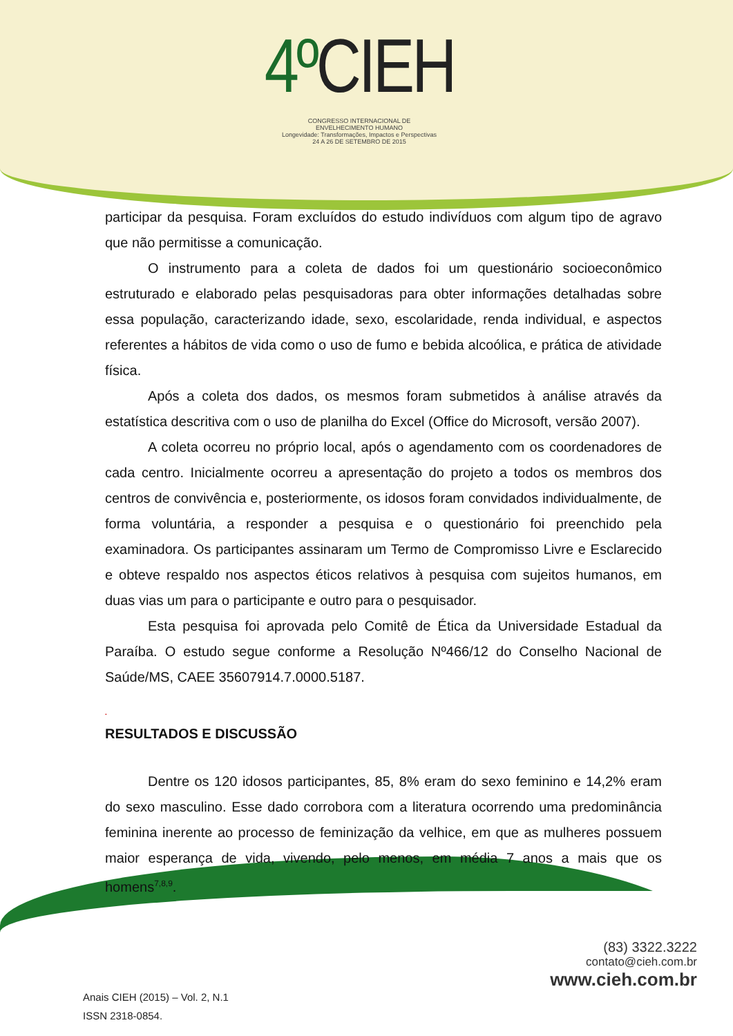4º CIEH
CONGRESSO INTERNACIONAL DE
ENVELHECIMENTO HUMANO
Longevidade: Transformações, Impactos e Perspectivas
24 A 26 DE SETEMBRO DE 2015
participar da pesquisa. Foram excluídos do estudo indivíduos com algum tipo de agravo que não permitisse a comunicação.
O instrumento para a coleta de dados foi um questionário socioeconômico estruturado e elaborado pelas pesquisadoras para obter informações detalhadas sobre essa população, caracterizando idade, sexo, escolaridade, renda individual, e aspectos referentes a hábitos de vida como o uso de fumo e bebida alcoólica, e prática de atividade física.
Após a coleta dos dados, os mesmos foram submetidos à análise através da estatística descritiva com o uso de planilha do Excel (Office do Microsoft, versão 2007).
A coleta ocorreu no próprio local, após o agendamento com os coordenadores de cada centro. Inicialmente ocorreu a apresentação do projeto a todos os membros dos centros de convivência e, posteriormente, os idosos foram convidados individualmente, de forma voluntária, a responder a pesquisa e o questionário foi preenchido pela examinadora. Os participantes assinaram um Termo de Compromisso Livre e Esclarecido e obteve respaldo nos aspectos éticos relativos à pesquisa com sujeitos humanos, em duas vias um para o participante e outro para o pesquisador.
Esta pesquisa foi aprovada pelo Comitê de Ética da Universidade Estadual da Paraíba. O estudo segue conforme a Resolução Nº466/12 do Conselho Nacional de Saúde/MS, CAEE 35607914.7.0000.5187.
.
RESULTADOS E DISCUSSÃO
Dentre os 120 idosos participantes, 85, 8% eram do sexo feminino e 14,2% eram do sexo masculino. Esse dado corrobora com a literatura ocorrendo uma predominância feminina inerente ao processo de feminização da velhice, em que as mulheres possuem maior esperança de vida, vivendo, pelo menos, em média 7 anos a mais que os homens<sup>7,8,9</sup>.
(83) 3322.3222
contato@cieh.com.br
www.cieh.com.br
Anais CIEH (2015) – Vol. 2, N.1
ISSN 2318-0854.